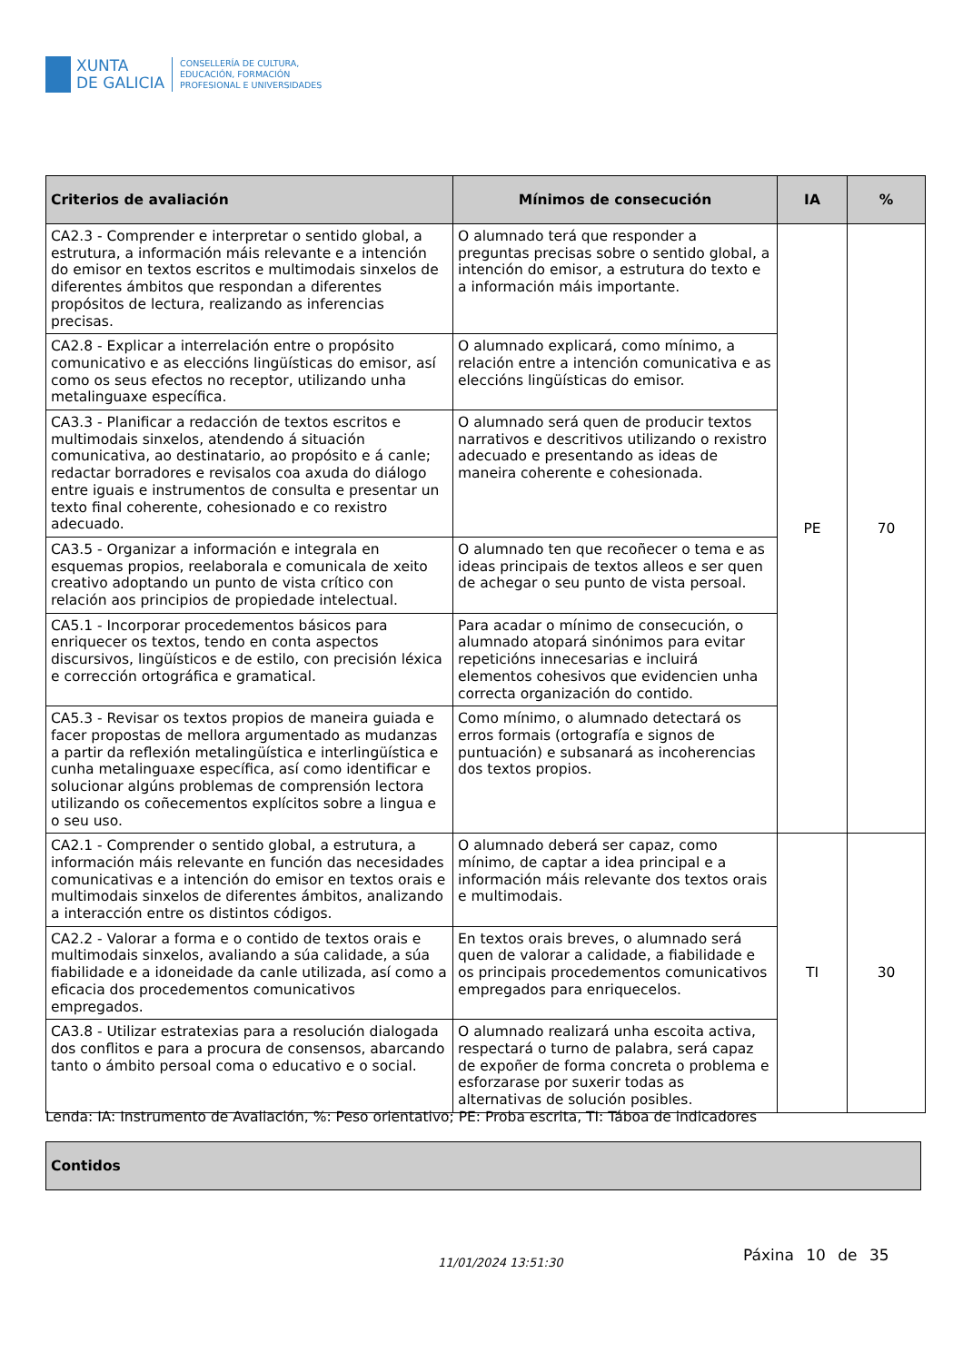XUNTA
DE GALICIA
CONSELLERÍA DE CULTURA,
EDUCACIÓN, FORMACIÓN
PROFESIONAL E UNIVERSIDADES
| Criterios de avaliación | Mínimos de consecución | IA | % |
| --- | --- | --- | --- |
| CA2.3 - Comprender e interpretar o sentido global, a estrutura, a información máis relevante e a intención do emisor en textos escritos e multimodais sinxelos de diferentes ámbitos que respondan a diferentes propósitos de lectura, realizando as inferencias precisas. | O alumnado terá que responder a preguntas precisas sobre o sentido global, a intención do emisor, a estrutura do texto e a información máis importante. | PE | 70 |
| CA2.8 - Explicar a interrelación entre o propósito comunicativo e as eleccións lingüísticas do emisor, así como os seus efectos no receptor, utilizando unha metalinguaxe específica. | O alumnado explicará, como mínimo, a relación entre a intención comunicativa e as eleccións lingüísticas do emisor. | | |
| CA3.3 - Planificar a redacción de textos escritos e multimodais sinxelos, atendendo á situación comunicativa, ao destinatario, ao propósito e á canle; redactar borradores e revisalos coa axuda do diálogo entre iguais e instrumentos de consulta e presentar un texto final coherente, cohesionado e co rexistro adecuado. | O alumnado será quen de producir textos narrativos e descritivos utilizando o rexistro adecuado e presentando as ideas de maneira coherente e cohesionada. | | |
| CA3.5 - Organizar a información e integrala en esquemas propios, reelaborala e comunicala de xeito creativo adoptando un punto de vista crítico con relación aos principios de propiedade intelectual. | O alumnado ten que recoñecer o tema e as ideas principais de textos alleos e ser quen de achegar o seu punto de vista persoal. | | |
| CA5.1 - Incorporar procedementos básicos para enriquecer os textos, tendo en conta aspectos discursivos, lingüísticos e de estilo, con precisión léxica e corrección ortográfica e gramatical. | Para acadar o mínimo de consecución, o alumnado atopará sinónimos para evitar repeticións innecesarias e incluirá elementos cohesivos que evidencien unha correcta organización do contido. | | |
| CA5.3 - Revisar os textos propios de maneira guiada e facer propostas de mellora argumentado as mudanzas a partir da reflexión metalingüística e interlingüística e cunha metalinguaxe específica, así como identificar e solucionar algúns problemas de comprensión lectora utilizando os coñecementos explícitos sobre a lingua e o seu uso. | Como mínimo, o alumnado detectará os erros formais (ortografía e signos de puntuación) e subsanará as incoherencias dos textos propios. | | |
| CA2.1 - Comprender o sentido global, a estrutura, a información máis relevante en función das necesidades comunicativas e a intención do emisor en textos orais e multimodais sinxelos de diferentes ámbitos, analizando a interacción entre os distintos códigos. | O alumnado deberá ser capaz, como mínimo, de captar a idea principal e a información máis relevante dos textos orais e multimodais. | TI | 30 |
| CA2.2 - Valorar a forma e o contido de textos orais e multimodais sinxelos, avaliando a súa calidade, a súa fiabilidade e a idoneidade da canle utilizada, así como a eficacia dos procedementos comunicativos empregados. | En textos orais breves, o alumnado será quen de valorar a calidade, a fiabilidade e os principais procedementos comunicativos empregados para enriquecelos. | | |
| CA3.8 - Utilizar estratexias para a resolución dialogada dos conflitos e para a procura de consensos, abarcando tanto o ámbito persoal coma o educativo e o social. | O alumnado realizará unha escoita activa, respectará o turno de palabra, será capaz de expoñer de forma concreta o problema e esforzarase por suxerir todas as alternativas de solución posibles. | | |
Lenda: IA: Instrumento de Avaliación, %: Peso orientativo; PE: Proba escrita, TI: Táboa de indicadores
Contidos
11/01/2024 13:51:30 Páxina 10 de 35